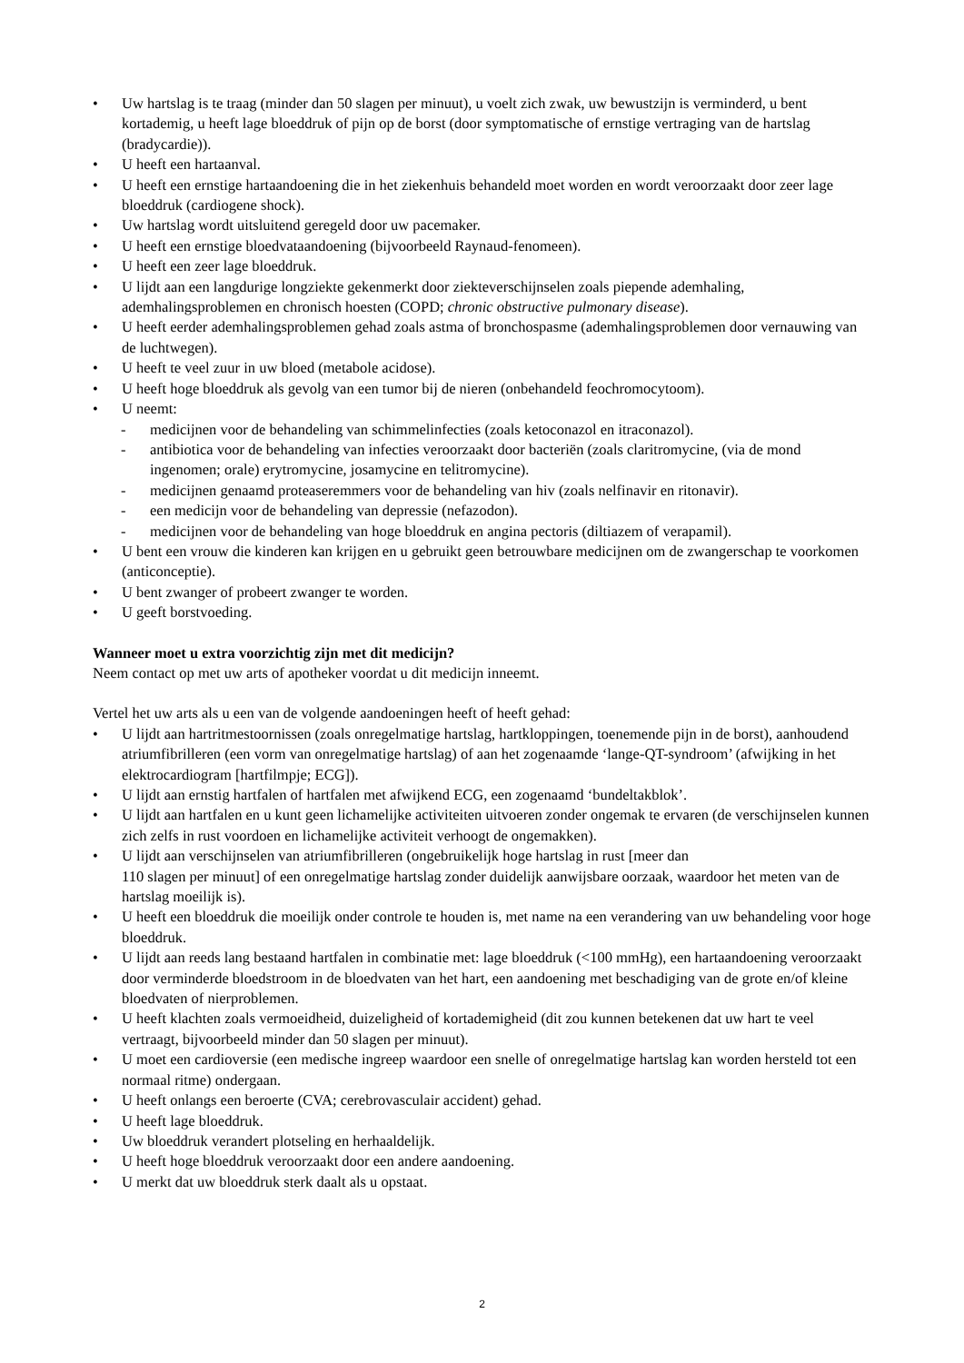Uw hartslag is te traag (minder dan 50 slagen per minuut), u voelt zich zwak, uw bewustzijn is verminderd, u bent kortademig, u heeft lage bloeddruk of pijn op de borst (door symptomatische of ernstige vertraging van de hartslag (bradycardie)).
U heeft een hartaanval.
U heeft een ernstige hartaandoening die in het ziekenhuis behandeld moet worden en wordt veroorzaakt door zeer lage bloeddruk (cardiogene shock).
Uw hartslag wordt uitsluitend geregeld door uw pacemaker.
U heeft een ernstige bloedvataandoening (bijvoorbeeld Raynaud-fenomeen).
U heeft een zeer lage bloeddruk.
U lijdt aan een langdurige longziekte gekenmerkt door ziekteverschijnselen zoals piepende ademhaling, ademhalingsproblemen en chronisch hoesten (COPD; chronic obstructive pulmonary disease).
U heeft eerder ademhalingsproblemen gehad zoals astma of bronchospasme (ademhalingsproblemen door vernauwing van de luchtwegen).
U heeft te veel zuur in uw bloed (metabole acidose).
U heeft hoge bloeddruk als gevolg van een tumor bij de nieren (onbehandeld feochromocytoom).
U neemt:
- medicijnen voor de behandeling van schimmelinfecties (zoals ketoconazol en itraconazol).
- antibiotica voor de behandeling van infecties veroorzaakt door bacteriën (zoals claritromycine, (via de mond ingenomen; orale) erytromycine, josamycine en telitromycine).
- medicijnen genaamd proteaseremmers voor de behandeling van hiv (zoals nelfinavir en ritonavir).
- een medicijn voor de behandeling van depressie (nefazodon).
- medicijnen voor de behandeling van hoge bloeddruk en angina pectoris (diltiazem of verapamil).
U bent een vrouw die kinderen kan krijgen en u gebruikt geen betrouwbare medicijnen om de zwangerschap te voorkomen (anticonceptie).
U bent zwanger of probeert zwanger te worden.
U geeft borstvoeding.
Wanneer moet u extra voorzichtig zijn met dit medicijn?
Neem contact op met uw arts of apotheker voordat u dit medicijn inneemt.
Vertel het uw arts als u een van de volgende aandoeningen heeft of heeft gehad:
U lijdt aan hartritmestoornissen (zoals onregelmatige hartslag, hartkloppingen, toenemende pijn in de borst), aanhoudend atriumfibrilleren (een vorm van onregelmatige hartslag) of aan het zogenaamde ‘lange-QT-syndroom’ (afwijking in het elektrocardiogram [hartfilmpje; ECG]).
U lijdt aan ernstig hartfalen of hartfalen met afwijkend ECG, een zogenaamd ‘bundeltakblok’.
U lijdt aan hartfalen en u kunt geen lichamelijke activiteiten uitvoeren zonder ongemak te ervaren (de verschijnselen kunnen zich zelfs in rust voordoen en lichamelijke activiteit verhoogt de ongemakken).
U lijdt aan verschijnselen van atriumfibrilleren (ongebruikelijk hoge hartslag in rust [meer dan
110 slagen per minuut] of een onregelmatige hartslag zonder duidelijk aanwijsbare oorzaak, waardoor het meten van de hartslag moeilijk is).
U heeft een bloeddruk die moeilijk onder controle te houden is, met name na een verandering van uw behandeling voor hoge bloeddruk.
U lijdt aan reeds lang bestaand hartfalen in combinatie met: lage bloeddruk (<100 mmHg), een hartaandoening veroorzaakt door verminderde bloedstroom in de bloedvaten van het hart, een aandoening met beschadiging van de grote en/of kleine bloedvaten of nierproblemen.
U heeft klachten zoals vermoeidheid, duizeligheid of kortademigheid (dit zou kunnen betekenen dat uw hart te veel vertraagt, bijvoorbeeld minder dan 50 slagen per minuut).
U moet een cardioversie (een medische ingreep waardoor een snelle of onregelmatige hartslag kan worden hersteld tot een normaal ritme) ondergaan.
U heeft onlangs een beroerte (CVA; cerebrovasculair accident) gehad.
U heeft lage bloeddruk.
Uw bloeddruk verandert plotseling en herhaaldelijk.
U heeft hoge bloeddruk veroorzaakt door een andere aandoening.
U merkt dat uw bloeddruk sterk daalt als u opstaat.
2